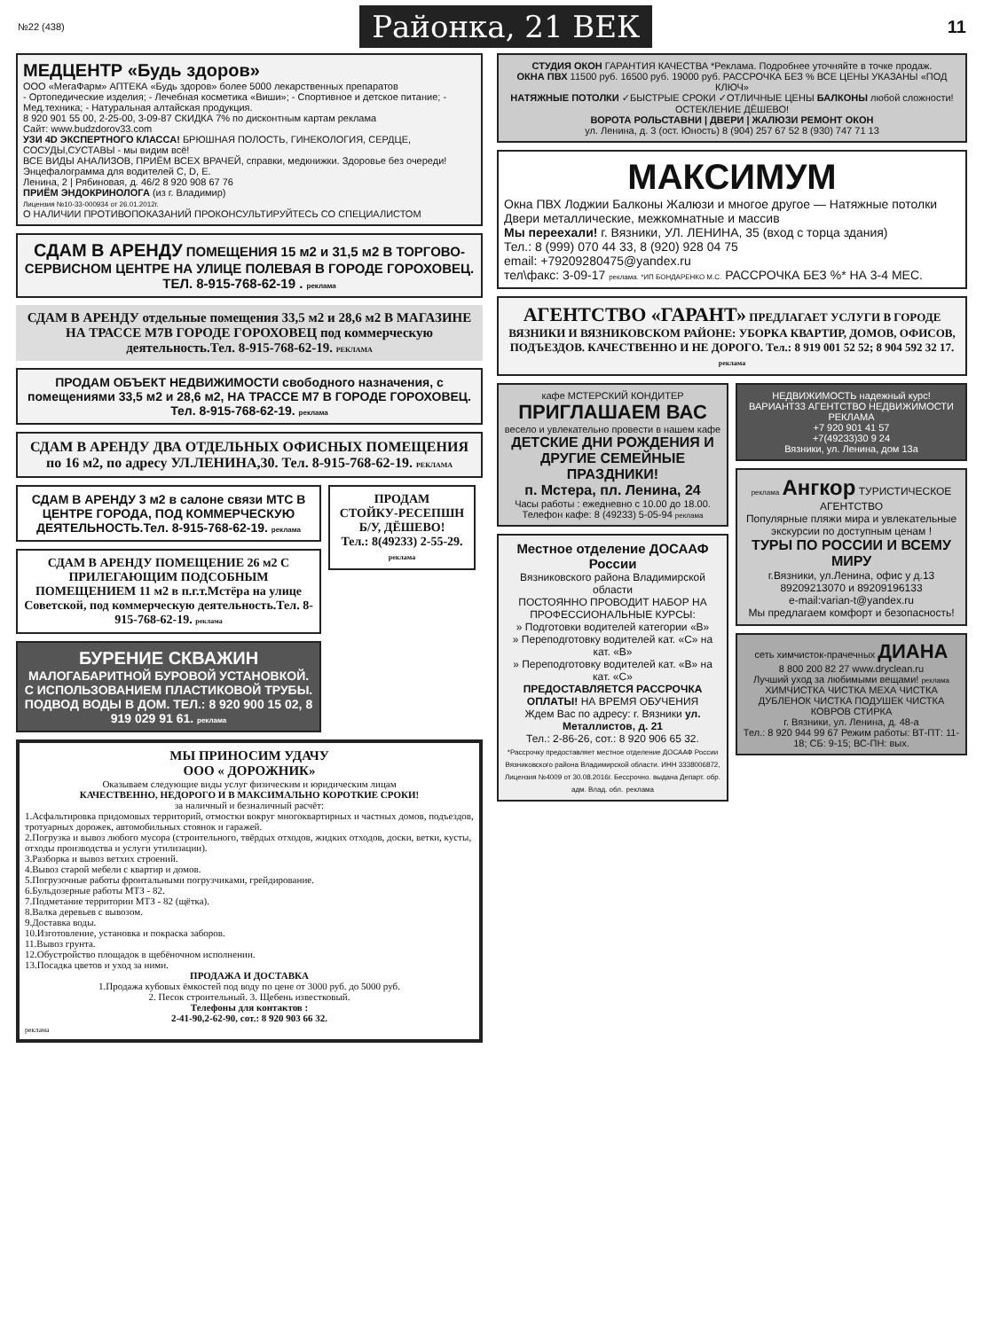№22 (438) Районка, 21 ВЕК 11
МЕДЦЕНТР «Будь здоров»
ООО «МегаФарм» АПТЕКА «Будь здоров» более 5000 лекарственных препаратов
- Ортопедические изделия; - Лечебная косметика «Виши»; - Спортивное и детское питание; - Мед.техника; - Натуральная алтайская продукция.
8 920 901 55 00, 2-25-00, 3-09-87 СКИДКА 7% по дисконтным картам реклама
Сайт: www.budzdorov33.com
УЗИ 4D ЭКСПЕРТНОГО КЛАССА! БРЮШНАЯ ПОЛОСТЬ, ГИНЕКОЛОГИЯ, СЕРДЦЕ, СОСУДЫ,СУСТАВЫ - мы видим всё!
ВСЕ ВИДЫ АНАЛИЗОВ, ПРИЁМ ВСЕХ ВРАЧЕЙ, справки, медкнижки. Здоровье без очереди! Энцефалограмма для водителей C, D, E.
Ленина, 2 | Рябиновая, д. 46/2 8 920 908 67 76
ПРИЁМ ЭНДОКРИНОЛОГА (из г. Владимир)
Лицензия №10-33-000934 от 26.01.2012г.
О НАЛИЧИИ ПРОТИВОПОКАЗАНИЙ ПРОКОНСУЛЬТИРУЙТЕСЬ СО СПЕЦИАЛИСТОМ
СДАМ В АРЕНДУ ПОМЕЩЕНИЯ 15 м2 и 31,5 м2 В ТОРГОВО-СЕРВИСНОМ ЦЕНТРЕ НА УЛИЦЕ ПОЛЕВАЯ В ГОРОДЕ ГОРОХОВЕЦ. ТЕЛ. 8-915-768-62-19 . реклама
СДАМ В АРЕНДУ отдельные помещения 33,5 м2 и 28,6 м2 В МАГАЗИНЕ НА ТРАССЕ М7В ГОРОДЕ ГОРОХОВЕЦ под коммерческую деятельность.Тел. 8-915-768-62-19. РЕКЛАМА
ПРОДАМ ОБЪЕКТ НЕДВИЖИМОСТИ свободного назначения, с помещениями 33,5 м2 и 28,6 м2, НА ТРАССЕ М7 В ГОРОДЕ ГОРОХОВЕЦ. Тел. 8-915-768-62-19. реклама
СДАМ В АРЕНДУ ДВА ОТДЕЛЬНЫХ ОФИСНЫХ ПОМЕЩЕНИЯ по 16 м2, по адресу УЛ.ЛЕНИНА,30. Тел. 8-915-768-62-19. РЕКЛАМА
СДАМ В АРЕНДУ 3 м2 в салоне связи МТС В ЦЕНТРЕ ГОРОДА, ПОД КОММЕРЧЕСКУЮ ДЕЯТЕЛЬНОСТЬ.Тел. 8-915-768-62-19. реклама
СДАМ В АРЕНДУ ПОМЕЩЕНИЕ 26 м2 С ПРИЛЕГАЮЩИМ ПОДСОБНЫМ ПОМЕЩЕНИЕМ 11 м2 в п.г.т.Мстёра на улице Советской, под коммерческую деятельность.Тел. 8-915-768-62-19. реклама
БУРЕНИЕ СКВАЖИН
МАЛОГАБАРИТНОЙ БУРОВОЙ УСТАНОВКОЙ. С ИСПОЛЬЗОВАНИЕМ ПЛАСТИКОВОЙ ТРУБЫ. ПОДВОД ВОДЫ В ДОМ. ТЕЛ.: 8 920 900 15 02, 8 919 029 91 61. реклама
ПРОДАМ
СТОЙКУ-РЕСЕПШН
Б/У, ДЁШЕВО!
Тел.: 8(49233) 2-55-29. реклама
МЫ ПРИНОСИМ УДАЧУ
ООО « ДОРОЖНИК»
Оказываем следующие виды услуг физическим и юридическим лицам
КАЧЕСТВЕННО, НЕДОРОГО И В МАКСИМАЛЬНО КОРОТКИЕ СРОКИ!
за наличный и безналичный расчёт:
1.Асфальтировка придомовых территорий, отмостки вокруг многоквартирных и частных домов, подъездов, тротуарных дорожек, автомобильных стоянок и гаражей.
2.Погрузка и вывоз любого мусора (строительного, твёрдых отходов, жидких отходов, доски, ветки, кусты, отходы производства и услуги утилизации).
3.Разборка и вывоз ветхих строений.
4.Вывоз старой мебели с квартир и домов.
5.Погрузочные работы фронтальными погрузчиками, грейдирование.
6.Бульдозерные работы МТЗ - 82.
7.Подметание территории МТЗ - 82 (щётка).
8.Валка деревьев с вывозом.
9.Доставка воды.
10.Изготовление, установка и покраска заборов.
11.Вывоз грунта.
12.Обустройство площадок в щебёночном исполнении.
13.Посадка цветов и уход за ними.
ПРОДАЖА И ДОСТАВКА
1.Продажа кубовых ёмкостей под воду по цене от 3000 руб. до 5000 руб.
2. Песок строительный. 3. Щебень известковый.
Телефоны для контактов :
2-41-90,2-62-90, сот.: 8 920 903 66 32.
реклама
СТУДИЯ ОКОН ГАРАНТИЯ КАЧЕСТВА *Реклама. Подробнее уточняйте в точке продаж.
ОКНА ПВХ 11500 руб. 16500 руб. 19000 руб. РАССРОЧКА БЕЗ % ВСЕ ЦЕНЫ УКАЗАНЫ «ПОД КЛЮЧ»
НАТЯЖНЫЕ ПОТОЛКИ ✓БЫСТРЫЕ СРОКИ ✓ОТЛИЧНЫЕ ЦЕНЫ БАЛКОНЫ любой сложности! ОСТЕКЛЕНИЕ ДЁШЕВО!
ВОРОТА РОЛЬСТАВНИ | ДВЕРИ | ЖАЛЮЗИ РЕМОНТ ОКОН
ул. Ленина, д. 3 (ост. Юность) 8 (904) 257 67 52 8 (930) 747 71 13
МАКСИМУМ
Окна ПВХ Лоджии Балконы Жалюзи и многое другое — Натяжные потолки Двери металлические, межкомнатные и массив
Мы переехали! г. Вязники, УЛ. ЛЕНИНА, 35 (вход с торца здания)
Тел.: 8 (999) 070 44 33, 8 (920) 928 04 75
email: +79209280475@yandex.ru
тел\факс: 3-09-17 реклама. *ИП БОНДАРЕНКО М.С. РАССРОЧКА БЕЗ %* НА 3-4 МЕС.
АГЕНТСТВО «ГАРАНТ» ПРЕДЛАГАЕТ УСЛУГИ В ГОРОДЕ ВЯЗНИКИ И ВЯЗНИКОВСКОМ РАЙОНЕ: УБОРКА КВАРТИР, ДОМОВ, ОФИСОВ, ПОДЪЕЗДОВ. КАЧЕСТВЕННО И НЕ ДОРОГО. Тел.: 8 919 001 52 52; 8 904 592 32 17. реклама
кафе МСТЕРСКИЙ КОНДИТЕР
ПРИГЛАШАЕМ ВАС
весело и увлекательно провести в нашем кафе
ДЕТСКИЕ ДНИ РОЖДЕНИЯ И ДРУГИЕ СЕМЕЙНЫЕ ПРАЗДНИКИ!
п. Мстера, пл. Ленина, 24
Часы работы : ежедневно с 10.00 до 18.00.
Телефон кафе: 8 (49233) 5-05-94 реклама
Местное отделение ДОСААФ России
Вязниковского района Владимирской области
ПОСТОЯННО ПРОВОДИТ НАБОР НА ПРОФЕССИОНАЛЬНЫЕ КУРСЫ:
» Подготовки водителей категории «В»
» Переподготовку водителей кат. «С» на кат. «В»
» Переподготовку водителей кат. «В» на кат. «С»
ПРЕДОСТАВЛЯЕТСЯ РАССРОЧКА ОПЛАТЫ! НА ВРЕМЯ ОБУЧЕНИЯ
Ждем Вас по адресу: г. Вязники ул. Металлистов, д. 21
Тел.: 2-86-26, сот.: 8 920 906 65 32.
*Рассрочку предоставляет местное отделение ДОСААФ России Вязниковского района Владимирской области. ИНН 3338006872, Лицензия №4009 от 30.08.2016г. Бессрочно. выдана Департ. обр. адм. Влад. обл. реклама
НЕДВИЖИМОСТЬ надежный курс! ВАРИАНТ33 АГЕНТСТВО НЕДВИЖИМОСТИ
РЕКЛАМА
+7 920 901 41 57
+7(49233)30 9 24
Вязники, ул. Ленина, дом 13а
реклама Ангкор ТУРИСТИЧЕСКОЕ АГЕНТСТВО
Популярные пляжи мира и увлекательные экскурсии по доступным ценам !
ТУРЫ ПО РОССИИ И ВСЕМУ МИРУ
г.Вязники, ул.Ленина, офис у д.13
89209213070 и 89209196133
e-mail:varian-t@yandex.ru
Мы предлагаем комфорт и безопасность!
сеть химчисток-прачечных ДИАНА
8 800 200 82 27 www.dryclean.ru
Лучший уход за любимыми вещами! реклама
ХИМЧИСТКА ЧИСТКА МЕХА ЧИСТКА ДУБЛЕНОК ЧИСТКА ПОДУШЕК ЧИСТКА КОВРОВ СТИРКА
г. Вязники, ул. Ленина, д. 48-а
Тел.: 8 920 944 99 67 Режим работы: ВТ-ПТ: 11-18; СБ: 9-15; ВС-ПН: вых.